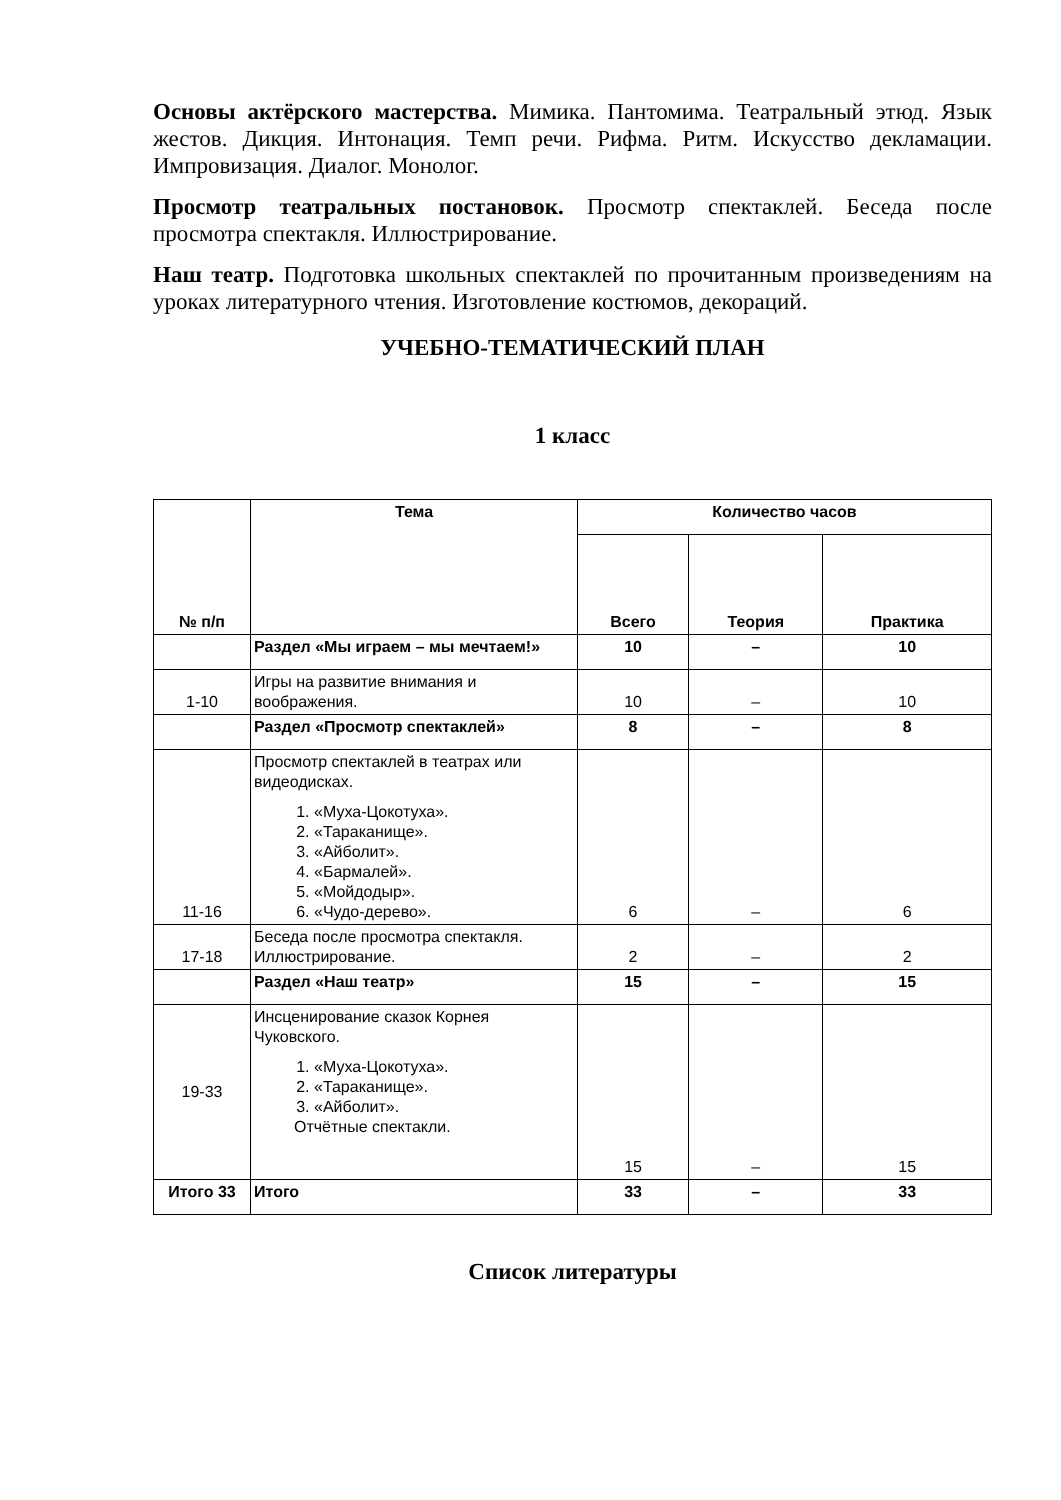Основы актёрского мастерства. Мимика. Пантомима. Театральный этюд. Язык жестов. Дикция. Интонация. Темп речи. Рифма. Ритм. Искусство декламации. Импровизация. Диалог. Монолог.
Просмотр театральных постановок. Просмотр спектаклей. Беседа после просмотра спектакля. Иллюстрирование.
Наш театр. Подготовка школьных спектаклей по прочитанным произведениям на уроках литературного чтения. Изготовление костюмов, декораций.
УЧЕБНО-ТЕМАТИЧЕСКИЙ ПЛАН
1 класс
| № п/п | Тема | Количество часов | | |
| --- | --- | --- | --- | --- |
| | | Всего | Теория | Практика |
| | Раздел «Мы играем – мы мечтаем!» | 10 | – | 10 |
| 1-10 | Игры на развитие внимания и воображения. | 10 | – | 10 |
| | Раздел «Просмотр спектаклей» | 8 | – | 8 |
| 11-16 | Просмотр спектаклей в театрах или видеодисках. 1. «Муха-Цокотуха». 2. «Тараканище». 3. «Айболит». 4. «Бармалей». 5. «Мойдодыр». 6. «Чудо-дерево». | 6 | – | 6 |
| 17-18 | Беседа после просмотра спектакля. Иллюстрирование. | 2 | – | 2 |
| | Раздел «Наш театр» | 15 | – | 15 |
| 19-33 | Инсценирование сказок Корнея Чуковского. 1. «Муха-Цокотуха». 2. «Тараканище». 3. «Айболит». Отчётные спектакли. | 15 | – | 15 |
| Итого 33 | Итого | 33 | – | 33 |
Список литературы